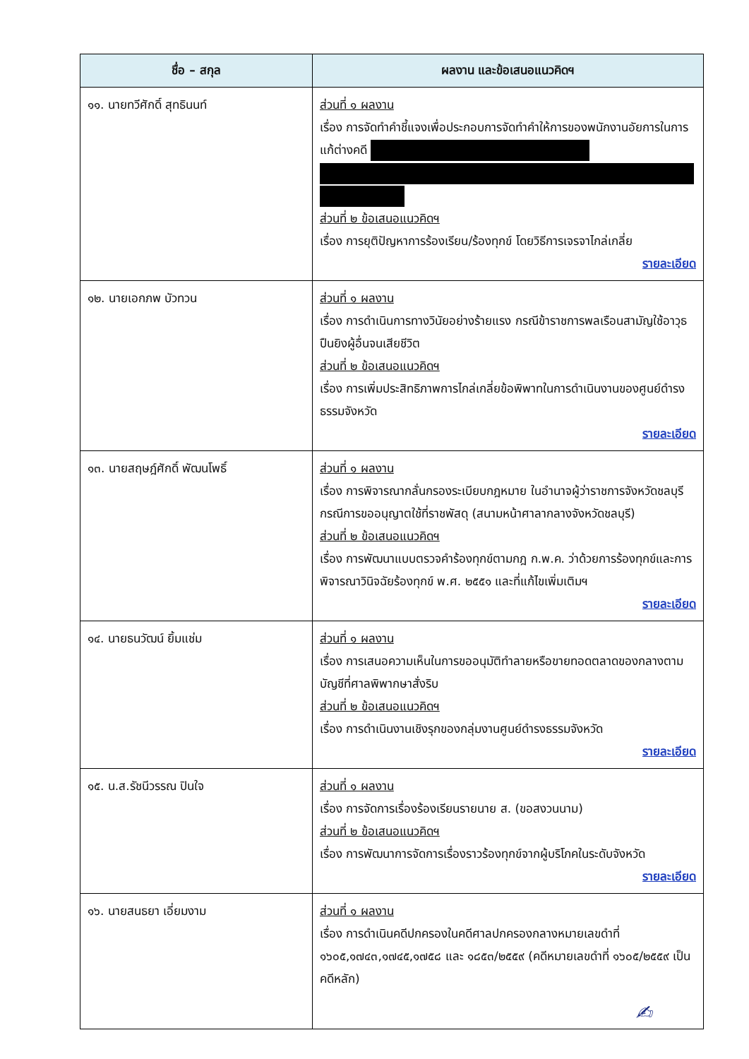| ชื่อ – สกุล | ผลงาน และข้อเสนอแนวคิดฯ |
| --- | --- |
| ๑๑. นายทวีศักดิ์ สุทธินนท์ | ส่วนที่ ๑ ผลงาน เรื่อง การจัดทำคำชี้แจงเพื่อประกอบการจัดทำคำให้การของพนักงานอัยการในการแก้ต่างคดี ส่วนที่ ๒ ข้อเสนอแนวคิดฯ เรื่อง การยุติปัญหาการร้องเรียน/ร้องทุกข์ โดยวิธีการเจรจาไกล่เกลี่ย รายละเอียด |
| ๑๒. นายเอกภพ บัวทวน | ส่วนที่ ๑ ผลงาน เรื่อง การดำเนินการทางวินัยอย่างร้ายแรง กรณีข้าราชการพลเรือนสามัญใช้อาวุธปืนยิงผู้อื่นจนเสียชีวิต ส่วนที่ ๒ ข้อเสนอแนวคิดฯ เรื่อง การเพิ่มประสิทธิภาพการไกล่เกลี่ยข้อพิพาทในการดำเนินงานของศูนย์ดำรงธรรมจังหวัด รายละเอียด |
| ๑๓. นายสฤษฎ์ศักดิ์ พัฒนโพธิ์ | ส่วนที่ ๑ ผลงาน เรื่อง การพิจารณากลั่นกรองระเบียบกฎหมาย ในอำนาจผู้ว่าราชการจังหวัดชลบุรี กรณีการขออนุญาตใช้ที่ราชพัสดุ (สนามหน้าศาลากลางจังหวัดชลบุรี) ส่วนที่ ๒ ข้อเสนอแนวคิดฯ เรื่อง การพัฒนาแบบตรวจคำร้องทุกข์ตามกฎ ก.พ.ค. ว่าด้วยการร้องทุกข์และการพิจารณาวินิจฉัยร้องทุกข์ พ.ศ. ๒๕๕๑ และที่แก้ไขเพิ่มเติมฯ รายละเอียด |
| ๑๔. นายธนวัฒน์ ยิ้มแช่ม | ส่วนที่ ๑ ผลงาน เรื่อง การเสนอความเห็นในการขออนุมัติทำลายหรือขายทอดตลาดของกลางตามบัญชีที่ศาลพิพากษาสั่งริบ ส่วนที่ ๒ ข้อเสนอแนวคิดฯ เรื่อง การดำเนินงานเชิงรุกของกลุ่มงานศูนย์ดำรงธรรมจังหวัด รายละเอียด |
| ๑๕. น.ส.รัชนีวรรณ ปินใจ | ส่วนที่ ๑ ผลงาน เรื่อง การจัดการเรื่องร้องเรียนรายนาย ส. (ขอสงวนนาม) ส่วนที่ ๒ ข้อเสนอแนวคิดฯ เรื่อง การพัฒนาการจัดการเรื่องราวร้องทุกข์จากผู้บริโภคในระดับจังหวัด รายละเอียด |
| ๑๖. นายสนธยา เอี่ยมงาม | ส่วนที่ ๑ ผลงาน เรื่อง การดำเนินคดีปกครองในคดีศาลปกครองกลางหมายเลขดำที่ ๑๖๐๕,๑๗๔๓,๑๗๔๕,๑๗๕๘ และ ๑๘๕๓/๒๕๕๙ (คดีหมายเลขดำที่ ๑๖๐๕/๒๕๕๙ เป็นคดีหลัก) |
✍